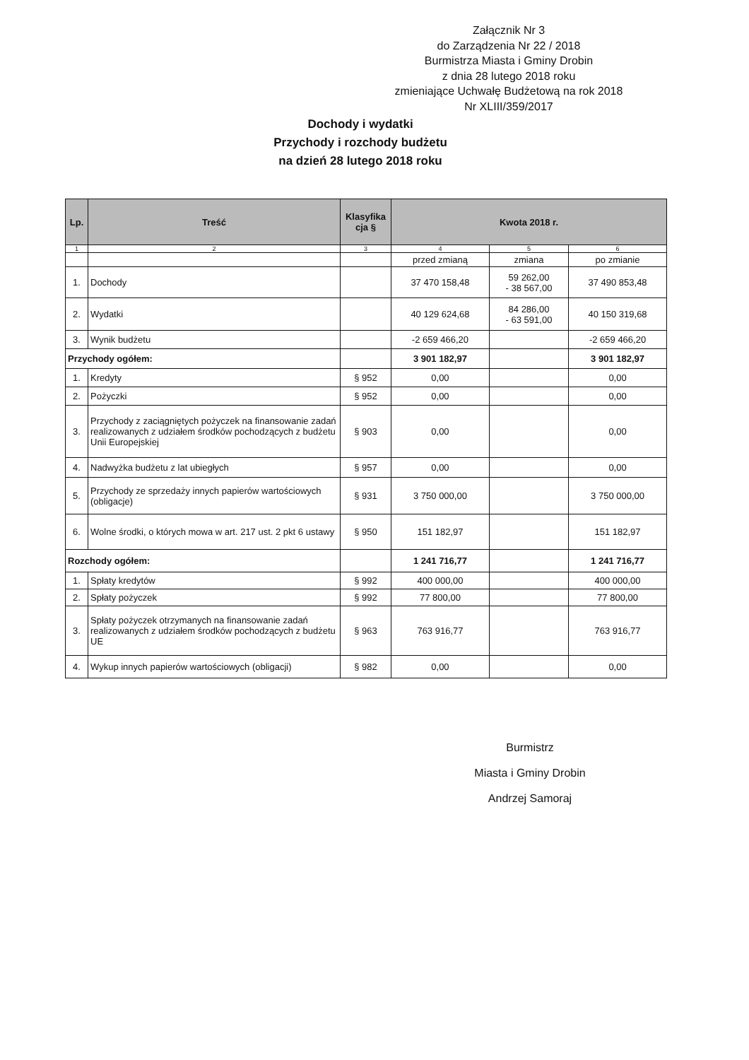Załącznik Nr 3
do Zarządzenia Nr 22 / 2018
Burmistrza Miasta i Gminy Drobin
z dnia 28 lutego 2018 roku
zmieniające Uchwałę Budżetową na rok 2018
Nr XLIII/359/2017
Dochody i wydatki
Przychody i rozchody budżetu
na dzień 28 lutego 2018 roku
| Lp. | Treść | Klasyfika cja § | Kwota 2018 r. | | |
| --- | --- | --- | --- | --- | --- |
| 1 | 2 | 3 | 4 | 5 | 6 |
| | | | przed zmianą | zmiana | po zmianie |
| 1. | Dochody | | 37 470 158,48 | 59 262,00 - 38 567,00 | 37 490 853,48 |
| 2. | Wydatki | | 40 129 624,68 | 84 286,00 - 63 591,00 | 40 150 319,68 |
| 3. | Wynik budżetu | | -2 659 466,20 | | -2 659 466,20 |
| Przychody ogółem: | | | 3 901 182,97 | | 3 901 182,97 |
| 1. | Kredyty | § 952 | 0,00 | | 0,00 |
| 2. | Pożyczki | § 952 | 0,00 | | 0,00 |
| 3. | Przychody z zaciągniętych pożyczek na finansowanie zadań realizowanych z udziałem środków pochodzących z budżetu Unii Europejskiej | § 903 | 0,00 | | 0,00 |
| 4. | Nadwyżka budżetu z lat ubiegłych | § 957 | 0,00 | | 0,00 |
| 5. | Przychody ze sprzedaży innych papierów wartościowych (obligacje) | § 931 | 3 750 000,00 | | 3 750 000,00 |
| 6. | Wolne środki, o których mowa w art. 217 ust. 2 pkt 6 ustawy | § 950 | 151 182,97 | | 151 182,97 |
| Rozchody ogółem: | | | 1 241 716,77 | | 1 241 716,77 |
| 1. | Spłaty kredytów | § 992 | 400 000,00 | | 400 000,00 |
| 2. | Spłaty pożyczek | § 992 | 77 800,00 | | 77 800,00 |
| 3. | Spłaty pożyczek otrzymanych na finansowanie zadań realizowanych z udziałem środków pochodzących z budżetu UE | § 963 | 763 916,77 | | 763 916,77 |
| 4. | Wykup innych papierów wartościowych (obligacji) | § 982 | 0,00 | | 0,00 |
Burmistrz
Miasta i Gminy Drobin
Andrzej Samoraj